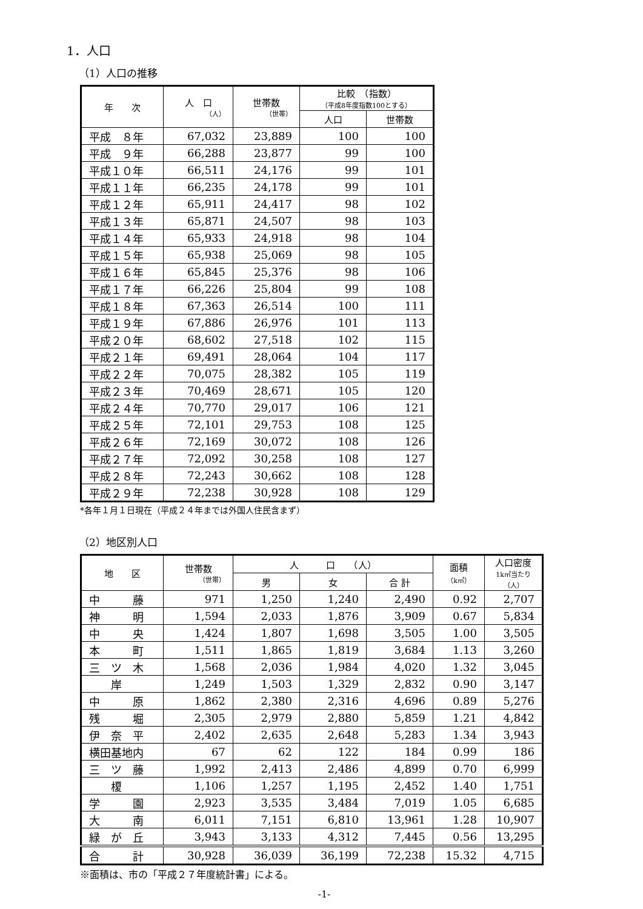1．人口
（1）人口の推移
| 年 次 | 人 口 （人） | 世帯数 （世帯） | 比較 （指数） （平成8年度指数100とする） | |
| --- | --- | --- | --- | --- |
| | | | 人口 | 世帯数 |
| 平成 ８年 | 67,032 | 23,889 | 100 | 100 |
| 平成 ９年 | 66,288 | 23,877 | 99 | 100 |
| 平成１０年 | 66,511 | 24,176 | 99 | 101 |
| 平成１１年 | 66,235 | 24,178 | 99 | 101 |
| 平成１２年 | 65,911 | 24,417 | 98 | 102 |
| 平成１３年 | 65,871 | 24,507 | 98 | 103 |
| 平成１４年 | 65,933 | 24,918 | 98 | 104 |
| 平成１５年 | 65,938 | 25,069 | 98 | 105 |
| 平成１６年 | 65,845 | 25,376 | 98 | 106 |
| 平成１７年 | 66,226 | 25,804 | 99 | 108 |
| 平成１８年 | 67,363 | 26,514 | 100 | 111 |
| 平成１９年 | 67,886 | 26,976 | 101 | 113 |
| 平成２０年 | 68,602 | 27,518 | 102 | 115 |
| 平成２１年 | 69,491 | 28,064 | 104 | 117 |
| 平成２２年 | 70,075 | 28,382 | 105 | 119 |
| 平成２３年 | 70,469 | 28,671 | 105 | 120 |
| 平成２４年 | 70,770 | 29,017 | 106 | 121 |
| 平成２５年 | 72,101 | 29,753 | 108 | 125 |
| 平成２６年 | 72,169 | 30,072 | 108 | 126 |
| 平成２７年 | 72,092 | 30,258 | 108 | 127 |
| 平成２８年 | 72,243 | 30,662 | 108 | 128 |
| 平成２９年 | 72,238 | 30,928 | 108 | 129 |
*各年１月１日現在（平成２４年までは外国人住民含まず）
（2）地区別人口
| 地 区 | 世帯数 （世帯） | 人 口 （人） | | | 面積 （k㎡） | 人口密度 1k㎡当たり（人） |
| --- | --- | --- | --- | --- | --- | --- |
| | | 男 | 女 | 合 計 | | |
| 中 藤 | 971 | 1,250 | 1,240 | 2,490 | 0.92 | 2,707 |
| 神 明 | 1,594 | 2,033 | 1,876 | 3,909 | 0.67 | 5,834 |
| 中 央 | 1,424 | 1,807 | 1,698 | 3,505 | 1.00 | 3,505 |
| 本 町 | 1,511 | 1,865 | 1,819 | 3,684 | 1.13 | 3,260 |
| 三 ツ 木 | 1,568 | 2,036 | 1,984 | 4,020 | 1.32 | 3,045 |
| 岸 | 1,249 | 1,503 | 1,329 | 2,832 | 0.90 | 3,147 |
| 中 原 | 1,862 | 2,380 | 2,316 | 4,696 | 0.89 | 5,276 |
| 残 堀 | 2,305 | 2,979 | 2,880 | 5,859 | 1.21 | 4,842 |
| 伊 奈 平 | 2,402 | 2,635 | 2,648 | 5,283 | 1.34 | 3,943 |
| 横田基地内 | 67 | 62 | 122 | 184 | 0.99 | 186 |
| 三 ツ 藤 | 1,992 | 2,413 | 2,486 | 4,899 | 0.70 | 6,999 |
| 榎 | 1,106 | 1,257 | 1,195 | 2,452 | 1.40 | 1,751 |
| 学 園 | 2,923 | 3,535 | 3,484 | 7,019 | 1.05 | 6,685 |
| 大 南 | 6,011 | 7,151 | 6,810 | 13,961 | 1.28 | 10,907 |
| 緑 が 丘 | 3,943 | 3,133 | 4,312 | 7,445 | 0.56 | 13,295 |
| 合 計 | 30,928 | 36,039 | 36,199 | 72,238 | 15.32 | 4,715 |
※面積は、市の「平成２７年度統計書」による。
-1-